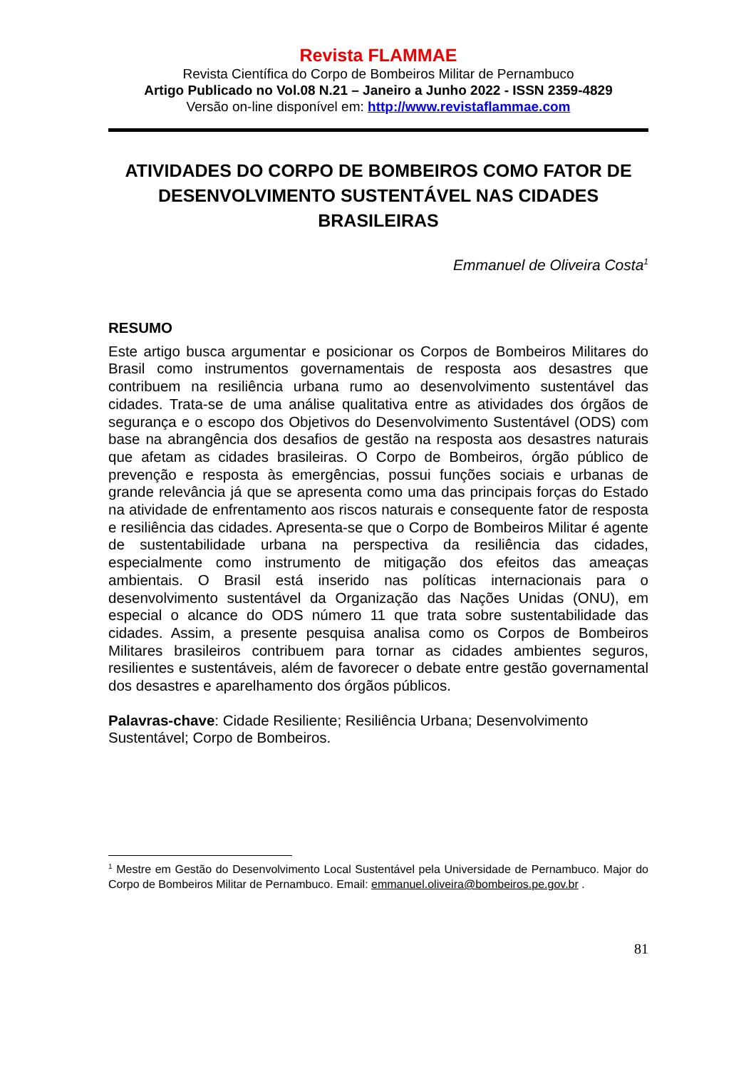Revista FLAMMAE
Revista Científica do Corpo de Bombeiros Militar de Pernambuco
Artigo Publicado no Vol.08 N.21 – Janeiro a Junho 2022 - ISSN 2359-4829
Versão on-line disponível em: http://www.revistaflammae.com
ATIVIDADES DO CORPO DE BOMBEIROS COMO FATOR DE DESENVOLVIMENTO SUSTENTÁVEL NAS CIDADES BRASILEIRAS
Emmanuel de Oliveira Costa<sup>1</sup>
RESUMO
Este artigo busca argumentar e posicionar os Corpos de Bombeiros Militares do Brasil como instrumentos governamentais de resposta aos desastres que contribuem na resiliência urbana rumo ao desenvolvimento sustentável das cidades. Trata-se de uma análise qualitativa entre as atividades dos órgãos de segurança e o escopo dos Objetivos do Desenvolvimento Sustentável (ODS) com base na abrangência dos desafios de gestão na resposta aos desastres naturais que afetam as cidades brasileiras. O Corpo de Bombeiros, órgão público de prevenção e resposta às emergências, possui funções sociais e urbanas de grande relevância já que se apresenta como uma das principais forças do Estado na atividade de enfrentamento aos riscos naturais e consequente fator de resposta e resiliência das cidades. Apresenta-se que o Corpo de Bombeiros Militar é agente de sustentabilidade urbana na perspectiva da resiliência das cidades, especialmente como instrumento de mitigação dos efeitos das ameaças ambientais. O Brasil está inserido nas políticas internacionais para o desenvolvimento sustentável da Organização das Nações Unidas (ONU), em especial o alcance do ODS número 11 que trata sobre sustentabilidade das cidades. Assim, a presente pesquisa analisa como os Corpos de Bombeiros Militares brasileiros contribuem para tornar as cidades ambientes seguros, resilientes e sustentáveis, além de favorecer o debate entre gestão governamental dos desastres e aparelhamento dos órgãos públicos.
Palavras-chave: Cidade Resiliente; Resiliência Urbana; Desenvolvimento Sustentável; Corpo de Bombeiros.
<sup>1</sup> Mestre em Gestão do Desenvolvimento Local Sustentável pela Universidade de Pernambuco. Major do Corpo de Bombeiros Militar de Pernambuco. Email: emmanuel.oliveira@bombeiros.pe.gov.br .
81